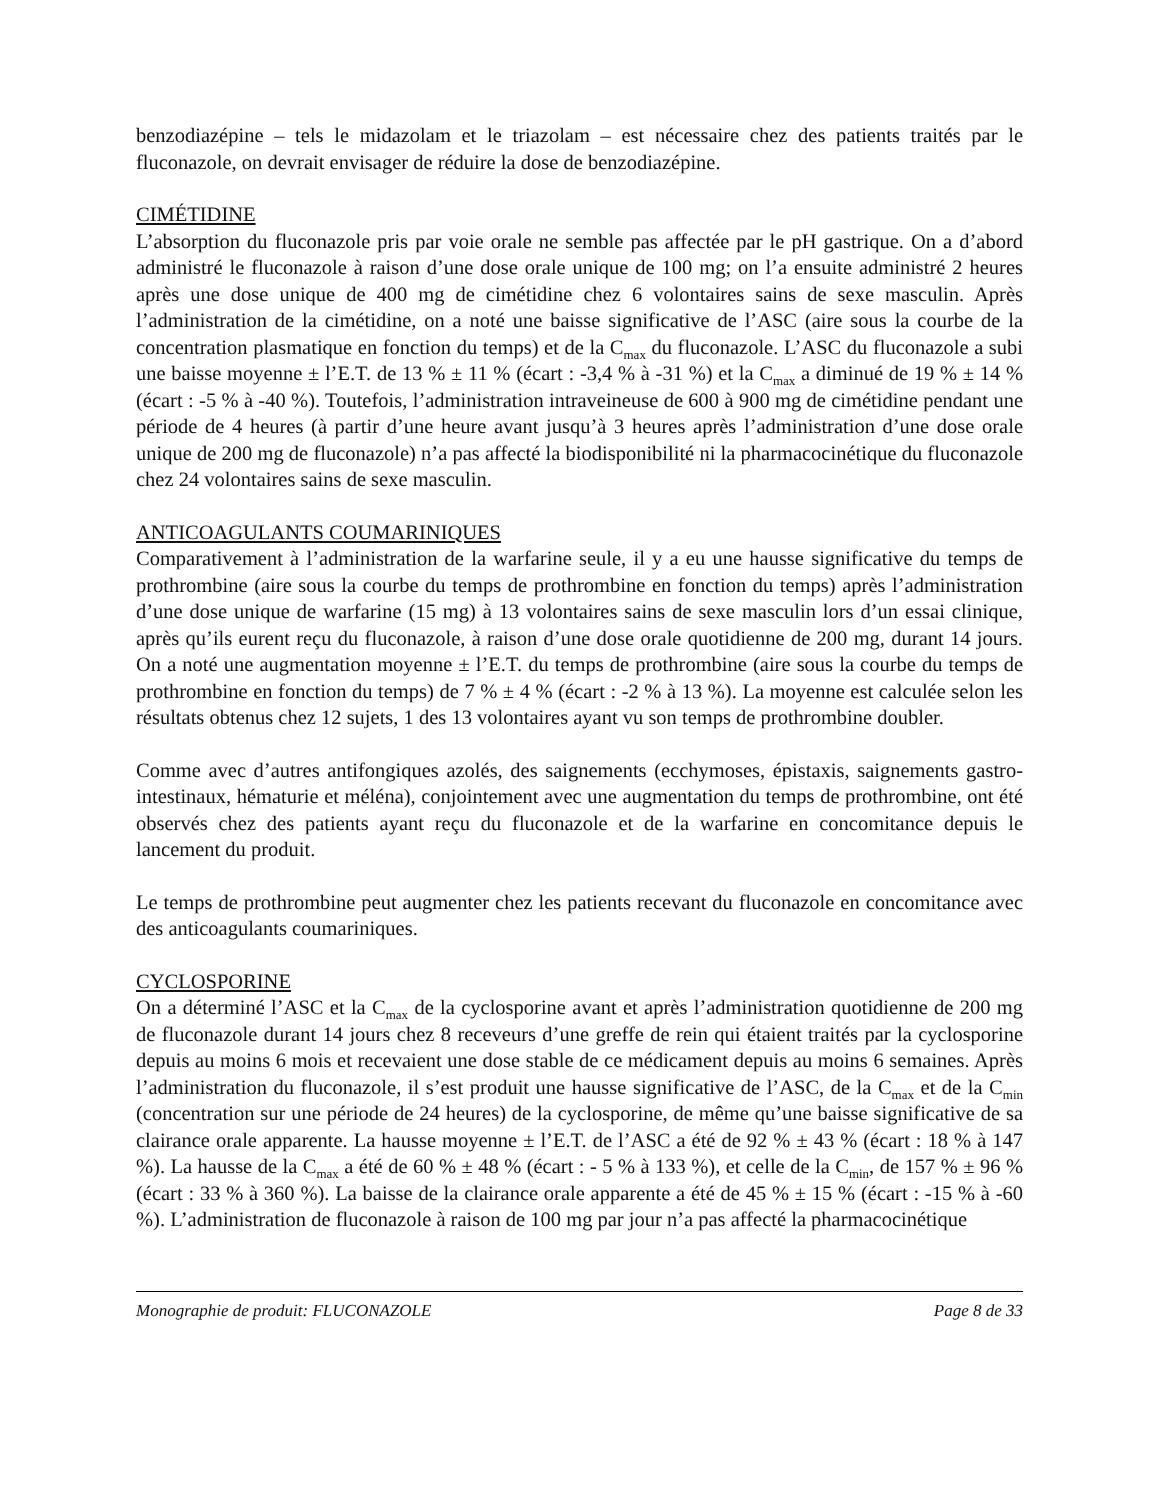benzodiazépine – tels le midazolam et le triazolam – est nécessaire chez des patients traités par le fluconazole, on devrait envisager de réduire la dose de benzodiazépine.
CIMÉTIDINE
L’absorption du fluconazole pris par voie orale ne semble pas affectée par le pH gastrique. On a d’abord administré le fluconazole à raison d’une dose orale unique de 100 mg; on l’a ensuite administré 2 heures après une dose unique de 400 mg de cimétidine chez 6 volontaires sains de sexe masculin. Après l’administration de la cimétidine, on a noté une baisse significative de l’ASC (aire sous la courbe de la concentration plasmatique en fonction du temps) et de la C<sub>max</sub> du fluconazole. L’ASC du fluconazole a subi une baisse moyenne ± l’E.T. de 13 % ± 11 % (écart : -3,4 % à -31 %) et la C<sub>max</sub> a diminué de 19 % ± 14 % (écart : -5 % à -40 %). Toutefois, l’administration intraveineuse de 600 à 900 mg de cimétidine pendant une période de 4 heures (à partir d’une heure avant jusqu’à 3 heures après l’administration d’une dose orale unique de 200 mg de fluconazole) n’a pas affecté la biodisponibilité ni la pharmacocinétique du fluconazole chez 24 volontaires sains de sexe masculin.
ANTICOAGULANTS COUMARINIQUES
Comparativement à l’administration de la warfarine seule, il y a eu une hausse significative du temps de prothrombine (aire sous la courbe du temps de prothrombine en fonction du temps) après l’administration d’une dose unique de warfarine (15 mg) à 13 volontaires sains de sexe masculin lors d’un essai clinique, après qu’ils eurent reçu du fluconazole, à raison d’une dose orale quotidienne de 200 mg, durant 14 jours. On a noté une augmentation moyenne ± l’E.T. du temps de prothrombine (aire sous la courbe du temps de prothrombine en fonction du temps) de 7 % ± 4 % (écart : -2 % à 13 %). La moyenne est calculée selon les résultats obtenus chez 12 sujets, 1 des 13 volontaires ayant vu son temps de prothrombine doubler.
Comme avec d’autres antifongiques azolés, des saignements (ecchymoses, épistaxis, saignements gastro-intestinaux, hématurie et méléna), conjointement avec une augmentation du temps de prothrombine, ont été observés chez des patients ayant reçu du fluconazole et de la warfarine en concomitance depuis le lancement du produit.
Le temps de prothrombine peut augmenter chez les patients recevant du fluconazole en concomitance avec des anticoagulants coumariniques.
CYCLOSPORINE
On a déterminé l’ASC et la C<sub>max</sub> de la cyclosporine avant et après l’administration quotidienne de 200 mg de fluconazole durant 14 jours chez 8 receveurs d’une greffe de rein qui étaient traités par la cyclosporine depuis au moins 6 mois et recevaient une dose stable de ce médicament depuis au moins 6 semaines. Après l’administration du fluconazole, il s’est produit une hausse significative de l’ASC, de la C<sub>max</sub> et de la C<sub>min</sub> (concentration sur une période de 24 heures) de la cyclosporine, de même qu’une baisse significative de sa clairance orale apparente. La hausse moyenne ± l’E.T. de l’ASC a été de 92 % ± 43 % (écart : 18 % à 147 %). La hausse de la C<sub>max</sub> a été de 60 % ± 48 % (écart : - 5 % à 133 %), et celle de la C<sub>min</sub>, de 157 % ± 96 % (écart : 33 % à 360 %). La baisse de la clairance orale apparente a été de 45 % ± 15 % (écart : -15 % à -60 %). L’administration de fluconazole à raison de 100 mg par jour n’a pas affecté la pharmacocinétique
Monographie de produit: FLUCONAZOLE Page 8 de 33